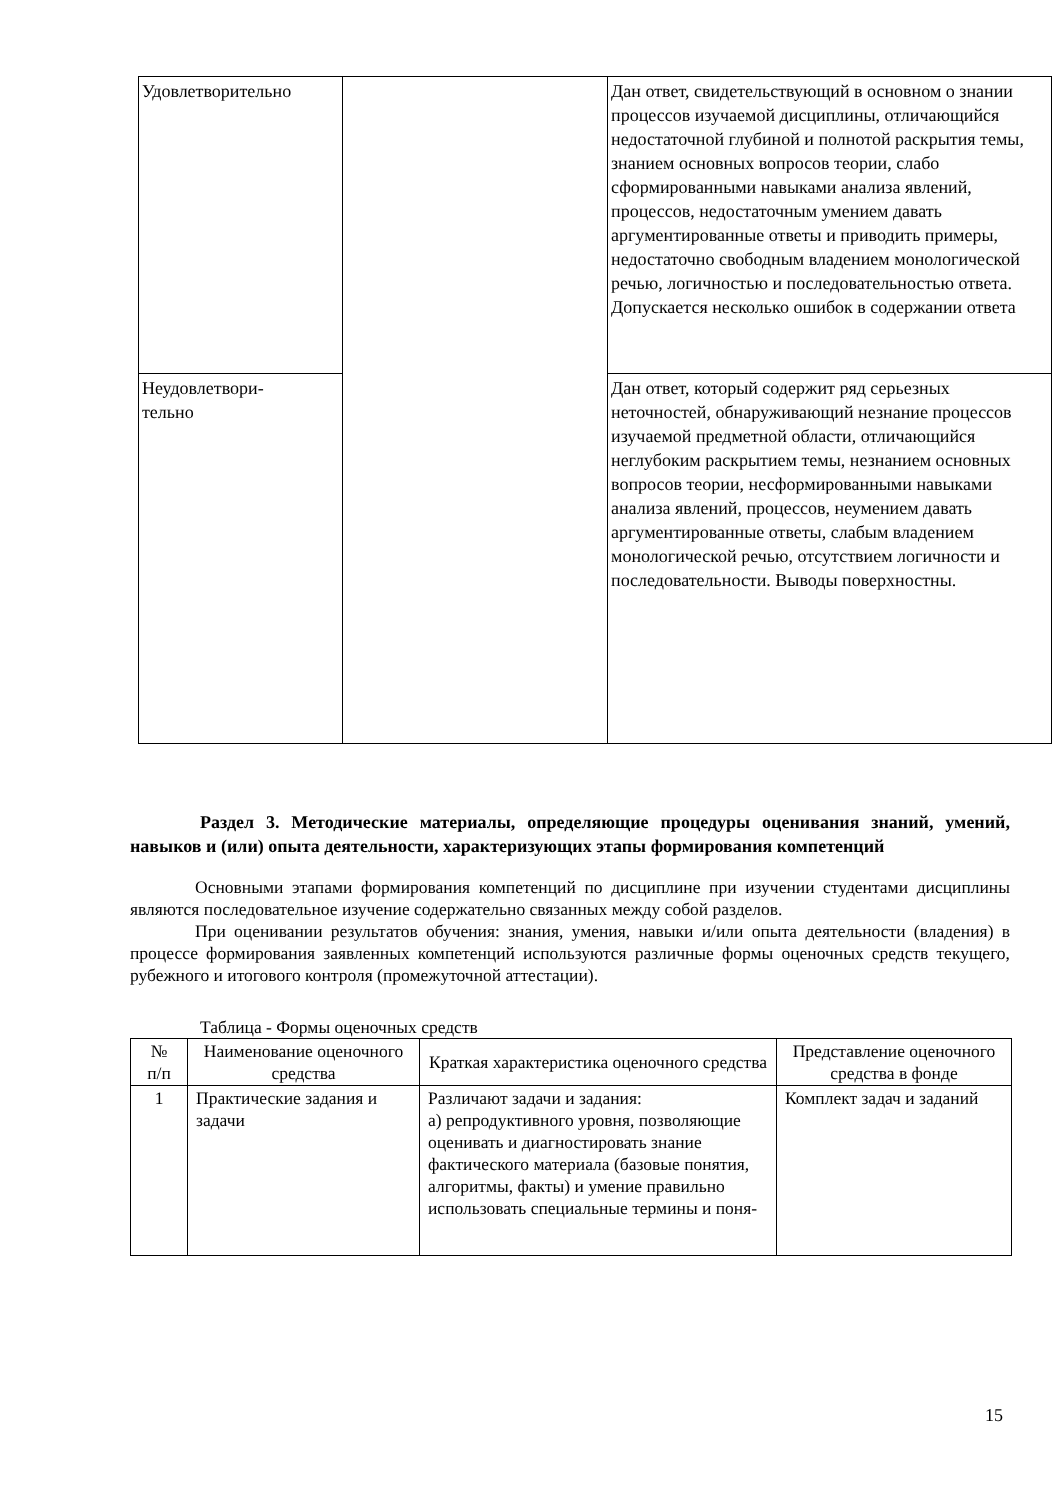| Удовлетворительно | | Дан ответ, свидетельствующий в основном о знании процессов изучаемой дисциплины, отличающийся недостаточной глубиной и полнотой раскрытия темы, знанием основных вопросов теории, слабо сформированными навыками анализа явлений, процессов, недостаточным умением давать аргументированные ответы и приводить примеры, недостаточно свободным владением монологической речью, логичностью и последовательностью ответа. Допускается несколько ошибок в содержании ответа |
| Неудовлетвори- тельно | | Дан ответ, который содержит ряд серьезных неточностей, обнаруживающий незнание процессов изучаемой предметной области, отличающийся неглубоким раскрытием темы, незнанием основных вопросов теории, несформированными навыками анализа явлений, процессов, неумением давать аргументированные ответы, слабым владением монологической речью, отсутствием логичности и последовательности. Выводы поверхностны. |
Раздел 3. Методические материалы, определяющие процедуры оценивания знаний, умений, навыков и (или) опыта деятельности, характеризующих этапы формирования компетенций
Основными этапами формирования компетенций по дисциплине при изучении студентами дисциплины являются последовательное изучение содержательно связанных между собой разделов.
При оценивании результатов обучения: знания, умения, навыки и/или опыта деятельности (владения) в процессе формирования заявленных компетенций используются различные формы оценочных средств текущего, рубежного и итогового контроля (промежуточной аттестации).
Таблица - Формы оценочных средств
| № п/п | Наименование оценочного средства | Краткая характеристика оценочного средства | Представление оценочного средства в фонде |
| --- | --- | --- | --- |
| 1 | Практические задания и задачи | Различают задачи и задания: а) репродуктивного уровня, позволяющие оценивать и диагностировать знание фактического материала (базовые понятия, алгоритмы, факты) и умение правильно использовать специальные термины и поня- | Комплект задач и заданий |
15